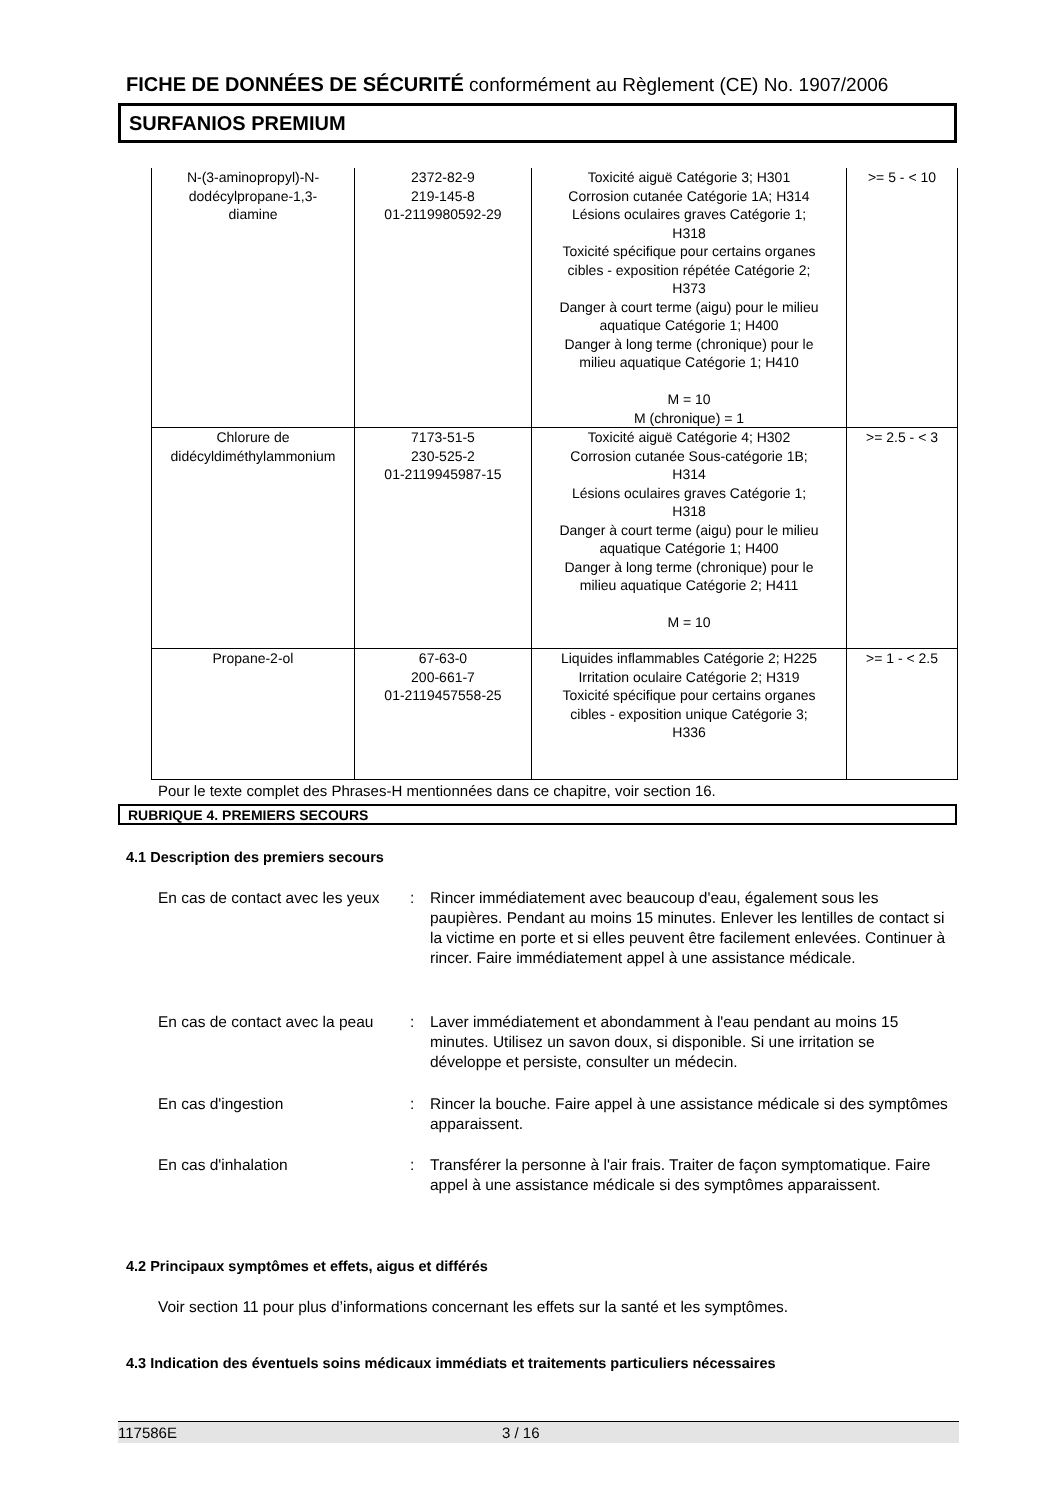FICHE DE DONNÉES DE SÉCURITÉ conformément au Règlement (CE) No. 1907/2006
SURFANIOS PREMIUM
| N-(3-aminopropyl)-N- dodécylpropane-1,3- diamine | 2372-82-9 219-145-8 01-2119980592-29 | Toxicité aiguë Catégorie 3; H301 Corrosion cutanée Catégorie 1A; H314 Lésions oculaires graves Catégorie 1; H318 Toxicité spécifique pour certains organes cibles - exposition répétée Catégorie 2; H373 Danger à court terme (aigu) pour le milieu aquatique Catégorie 1; H400 Danger à long terme (chronique) pour le milieu aquatique Catégorie 1; H410 M = 10 M (chronique) = 1 | >= 5 - < 10 |
| Chlorure de didécyldiméthylammonium | 7173-51-5 230-525-2 01-2119945987-15 | Toxicité aiguë Catégorie 4; H302 Corrosion cutanée Sous-catégorie 1B; H314 Lésions oculaires graves Catégorie 1; H318 Danger à court terme (aigu) pour le milieu aquatique Catégorie 1; H400 Danger à long terme (chronique) pour le milieu aquatique Catégorie 2; H411 M = 10 | >= 2.5 - < 3 |
| Propane-2-ol | 67-63-0 200-661-7 01-2119457558-25 | Liquides inflammables Catégorie 2; H225 Irritation oculaire Catégorie 2; H319 Toxicité spécifique pour certains organes cibles - exposition unique Catégorie 3; H336 | >= 1 - < 2.5 |
Pour le texte complet des Phrases-H mentionnées dans ce chapitre, voir section 16.
RUBRIQUE 4. PREMIERS SECOURS
4.1 Description des premiers secours
En cas de contact avec les yeux
: Rincer immédiatement avec beaucoup d'eau, également sous les paupières. Pendant au moins 15 minutes. Enlever les lentilles de contact si la victime en porte et si elles peuvent être facilement enlevées. Continuer à rincer. Faire immédiatement appel à une assistance médicale.
En cas de contact avec la peau
: Laver immédiatement et abondamment à l'eau pendant au moins 15 minutes. Utilisez un savon doux, si disponible. Si une irritation se développe et persiste, consulter un médecin.
En cas d'ingestion : Rincer la bouche. Faire appel à une assistance médicale si des symptômes apparaissent.
En cas d'inhalation : Transférer la personne à l'air frais. Traiter de façon symptomatique. Faire appel à une assistance médicale si des symptômes apparaissent.
4.2 Principaux symptômes et effets, aigus et différés
Voir section 11 pour plus d’informations concernant les effets sur la santé et les symptômes.
4.3 Indication des éventuels soins médicaux immédiats et traitements particuliers nécessaires
117586E 3 / 16